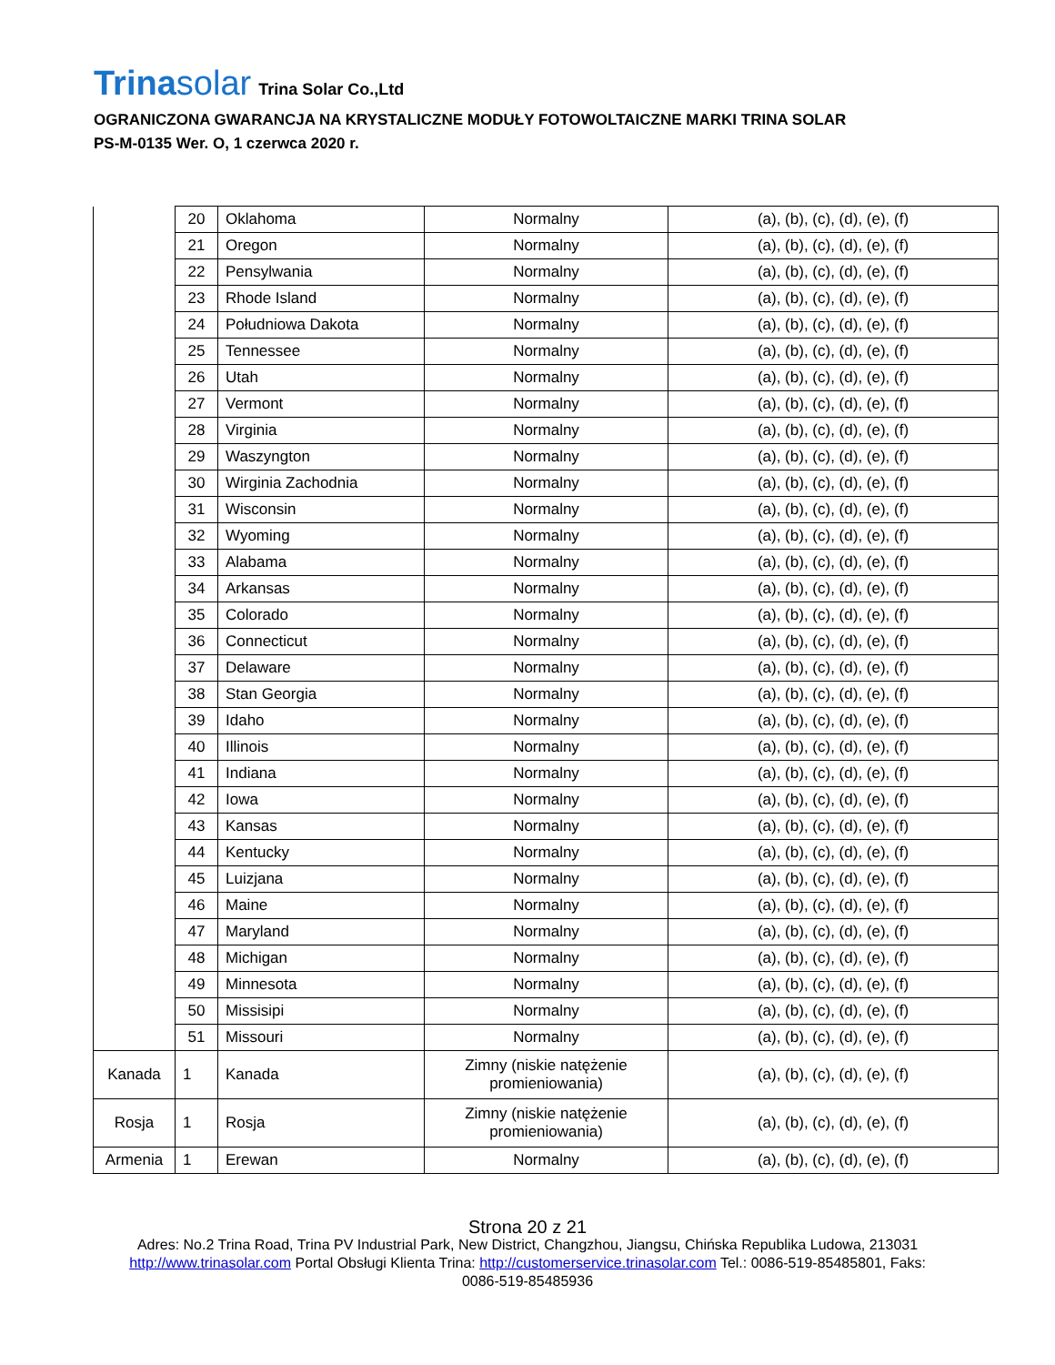Trinasolar Trina Solar Co.,Ltd
OGRANICZONA GWARANCJA NA KRYSTALICZNE MODUŁY FOTOWOLTAICZNE MARKI TRINA SOLAR
PS-M-0135 Wer. O, 1 czerwca 2020 r.
| | 20 | Oklahoma | Normalny | (a), (b), (c), (d), (e), (f) |
| | 21 | Oregon | Normalny | (a), (b), (c), (d), (e), (f) |
| | 22 | Pensylwania | Normalny | (a), (b), (c), (d), (e), (f) |
| | 23 | Rhode Island | Normalny | (a), (b), (c), (d), (e), (f) |
| | 24 | Południowa Dakota | Normalny | (a), (b), (c), (d), (e), (f) |
| | 25 | Tennessee | Normalny | (a), (b), (c), (d), (e), (f) |
| | 26 | Utah | Normalny | (a), (b), (c), (d), (e), (f) |
| | 27 | Vermont | Normalny | (a), (b), (c), (d), (e), (f) |
| | 28 | Virginia | Normalny | (a), (b), (c), (d), (e), (f) |
| | 29 | Waszyngton | Normalny | (a), (b), (c), (d), (e), (f) |
| | 30 | Wirginia Zachodnia | Normalny | (a), (b), (c), (d), (e), (f) |
| | 31 | Wisconsin | Normalny | (a), (b), (c), (d), (e), (f) |
| | 32 | Wyoming | Normalny | (a), (b), (c), (d), (e), (f) |
| | 33 | Alabama | Normalny | (a), (b), (c), (d), (e), (f) |
| | 34 | Arkansas | Normalny | (a), (b), (c), (d), (e), (f) |
| | 35 | Colorado | Normalny | (a), (b), (c), (d), (e), (f) |
| | 36 | Connecticut | Normalny | (a), (b), (c), (d), (e), (f) |
| | 37 | Delaware | Normalny | (a), (b), (c), (d), (e), (f) |
| | 38 | Stan Georgia | Normalny | (a), (b), (c), (d), (e), (f) |
| | 39 | Idaho | Normalny | (a), (b), (c), (d), (e), (f) |
| | 40 | Illinois | Normalny | (a), (b), (c), (d), (e), (f) |
| | 41 | Indiana | Normalny | (a), (b), (c), (d), (e), (f) |
| | 42 | Iowa | Normalny | (a), (b), (c), (d), (e), (f) |
| | 43 | Kansas | Normalny | (a), (b), (c), (d), (e), (f) |
| | 44 | Kentucky | Normalny | (a), (b), (c), (d), (e), (f) |
| | 45 | Luizjana | Normalny | (a), (b), (c), (d), (e), (f) |
| | 46 | Maine | Normalny | (a), (b), (c), (d), (e), (f) |
| | 47 | Maryland | Normalny | (a), (b), (c), (d), (e), (f) |
| | 48 | Michigan | Normalny | (a), (b), (c), (d), (e), (f) |
| | 49 | Minnesota | Normalny | (a), (b), (c), (d), (e), (f) |
| | 50 | Missisipi | Normalny | (a), (b), (c), (d), (e), (f) |
| | 51 | Missouri | Normalny | (a), (b), (c), (d), (e), (f) |
| Kanada | 1 | Kanada | Zimny (niskie natężenie promieniowania) | (a), (b), (c), (d), (e), (f) |
| Rosja | 1 | Rosja | Zimny (niskie natężenie promieniowania) | (a), (b), (c), (d), (e), (f) |
| Armenia | 1 | Erewan | Normalny | (a), (b), (c), (d), (e), (f) |
Strona 20 z 21
Adres: No.2 Trina Road, Trina PV Industrial Park, New District, Changzhou, Jiangsu, Chińska Republika Ludowa, 213031
http://www.trinasolar.com Portal Obsługi Klienta Trina: http://customerservice.trinasolar.com Tel.: 0086-519-85485801, Faks:
0086-519-85485936